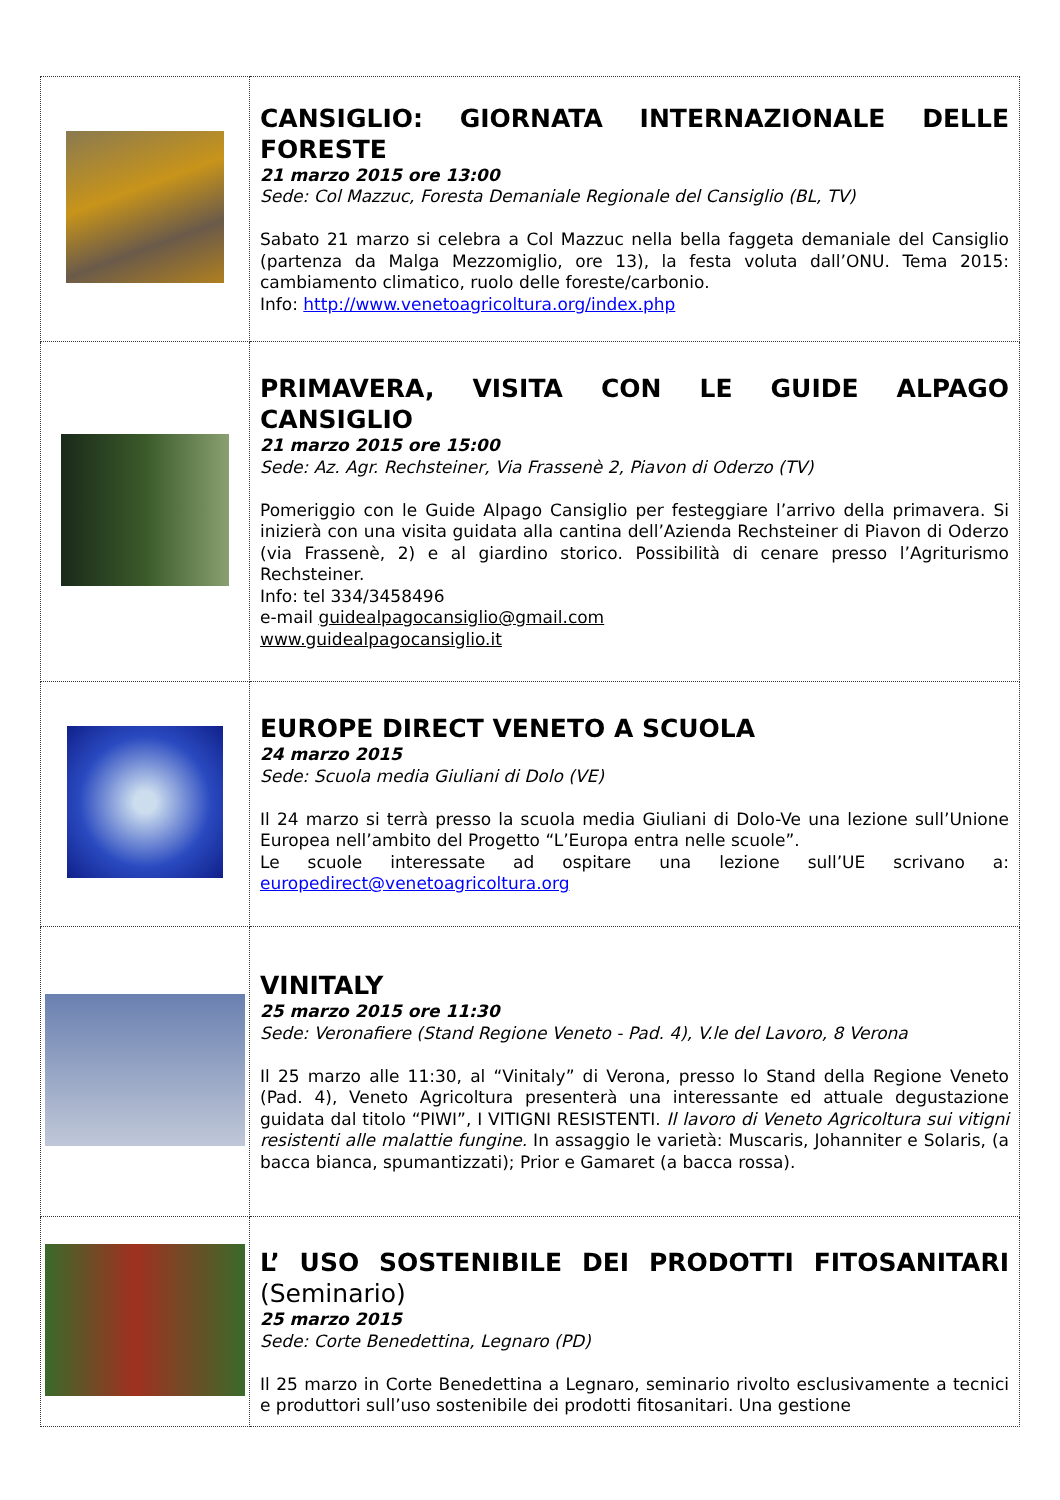| | CANSIGLIO: GIORNATA INTERNAZIONALE DELLE FORESTE 21 marzo 2015 ore 13:00 Sede: Col Mazzuc, Foresta Demaniale Regionale del Cansiglio (BL, TV) Sabato 21 marzo si celebra a Col Mazzuc nella bella faggeta demaniale del Cansiglio (partenza da Malga Mezzomiglio, ore 13), la festa voluta dall’ONU. Tema 2015: cambiamento climatico, ruolo delle foreste/carbonio. Info: http://www.venetoagricoltura.org/index.php |
| | PRIMAVERA, VISITA CON LE GUIDE ALPAGO CANSIGLIO 21 marzo 2015 ore 15:00 Sede: Az. Agr. Rechsteiner, Via Frassenè 2, Piavon di Oderzo (TV) Pomeriggio con le Guide Alpago Cansiglio per festeggiare l’arrivo della primavera. Si inizierà con una visita guidata alla cantina dell’Azienda Rechsteiner di Piavon di Oderzo (via Frassenè, 2) e al giardino storico. Possibilità di cenare presso l’Agriturismo Rechsteiner. Info: tel 334/3458496 e-mail guidealpagocansiglio@gmail.com www.guidealpagocansiglio.it |
| | EUROPE DIRECT VENETO A SCUOLA 24 marzo 2015 Sede: Scuola media Giuliani di Dolo (VE) Il 24 marzo si terrà presso la scuola media Giuliani di Dolo-Ve una lezione sull’Unione Europea nell’ambito del Progetto “L’Europa entra nelle scuole”. Le scuole interessate ad ospitare una lezione sull’UE scrivano a: europedirect@venetoagricoltura.org |
| | VINITALY 25 marzo 2015 ore 11:30 Sede: Veronafiere (Stand Regione Veneto - Pad. 4), V.le del Lavoro, 8 Verona Il 25 marzo alle 11:30, al “Vinitaly” di Verona, presso lo Stand della Regione Veneto (Pad. 4), Veneto Agricoltura presenterà una interessante ed attuale degustazione guidata dal titolo “PIWI”, I VITIGNI RESISTENTI. Il lavoro di Veneto Agricoltura sui vitigni resistenti alle malattie fungine. In assaggio le varietà: Muscaris, Johanniter e Solaris, (a bacca bianca, spumantizzati); Prior e Gamaret (a bacca rossa). |
| | L’ USO SOSTENIBILE DEI PRODOTTI FITOSANITARI (Seminario) 25 marzo 2015 Sede: Corte Benedettina, Legnaro (PD) Il 25 marzo in Corte Benedettina a Legnaro, seminario rivolto esclusivamente a tecnici e produttori sull’uso sostenibile dei prodotti fitosanitari. Una gestione |